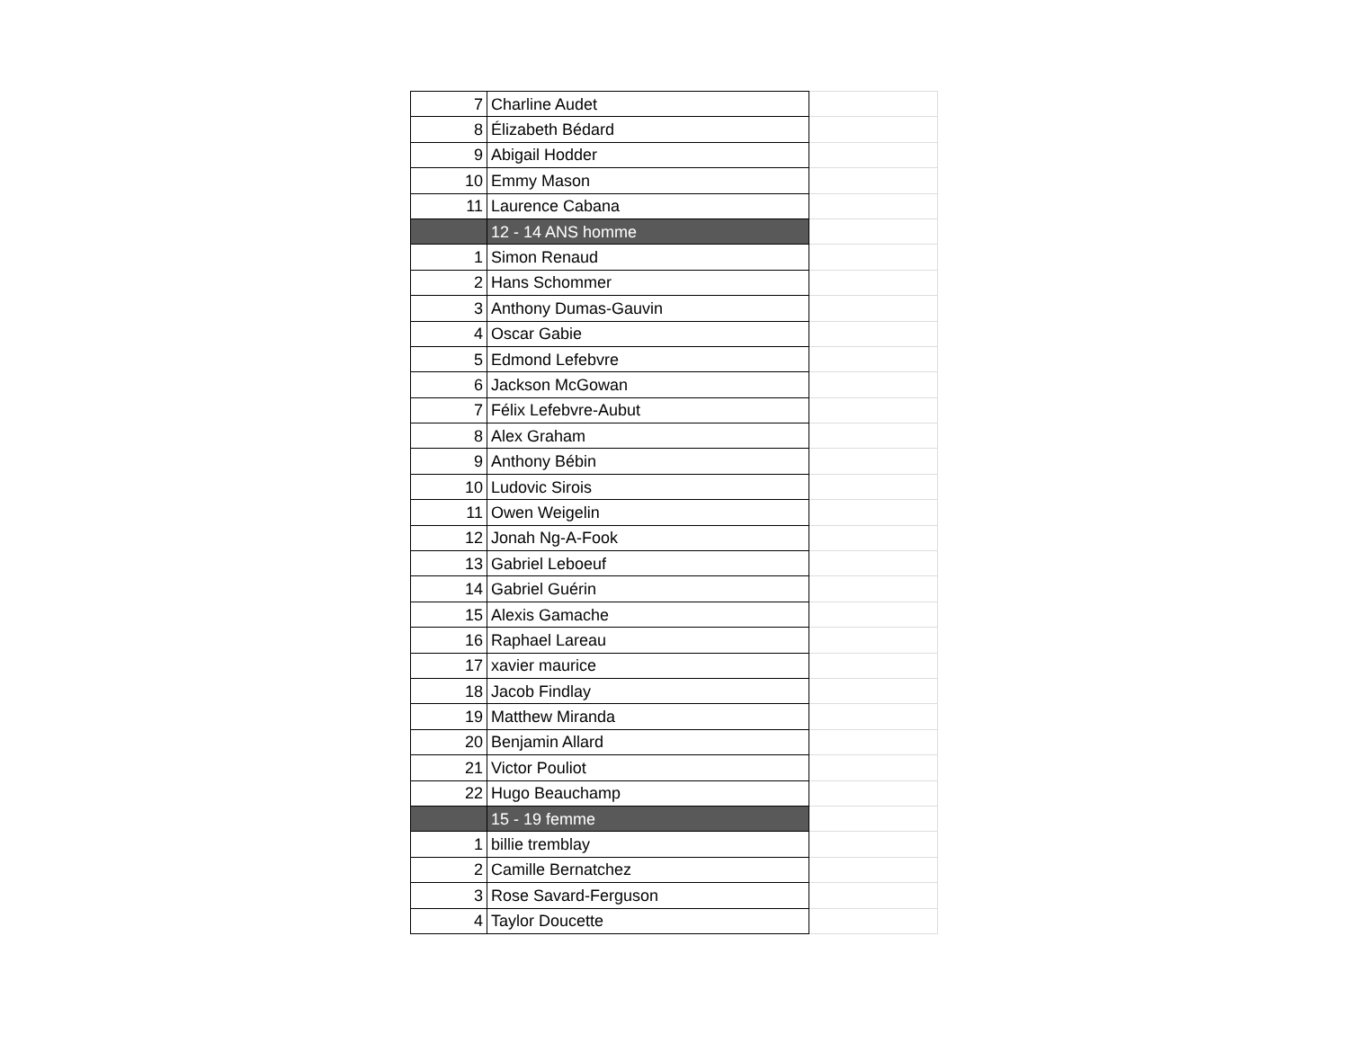| 7 | Charline Audet | |
| 8 | Élizabeth Bédard | |
| 9 | Abigail Hodder | |
| 10 | Emmy Mason | |
| 11 | Laurence Cabana | |
| | 12 - 14 ANS homme | |
| 1 | Simon Renaud | |
| 2 | Hans Schommer | |
| 3 | Anthony Dumas-Gauvin | |
| 4 | Oscar Gabie | |
| 5 | Edmond Lefebvre | |
| 6 | Jackson McGowan | |
| 7 | Félix Lefebvre-Aubut | |
| 8 | Alex Graham | |
| 9 | Anthony Bébin | |
| 10 | Ludovic Sirois | |
| 11 | Owen Weigelin | |
| 12 | Jonah Ng-A-Fook | |
| 13 | Gabriel Leboeuf | |
| 14 | Gabriel Guérin | |
| 15 | Alexis Gamache | |
| 16 | Raphael Lareau | |
| 17 | xavier maurice | |
| 18 | Jacob Findlay | |
| 19 | Matthew Miranda | |
| 20 | Benjamin Allard | |
| 21 | Victor Pouliot | |
| 22 | Hugo Beauchamp | |
| | 15 - 19 femme | |
| 1 | billie tremblay | |
| 2 | Camille Bernatchez | |
| 3 | Rose Savard-Ferguson | |
| 4 | Taylor Doucette | |